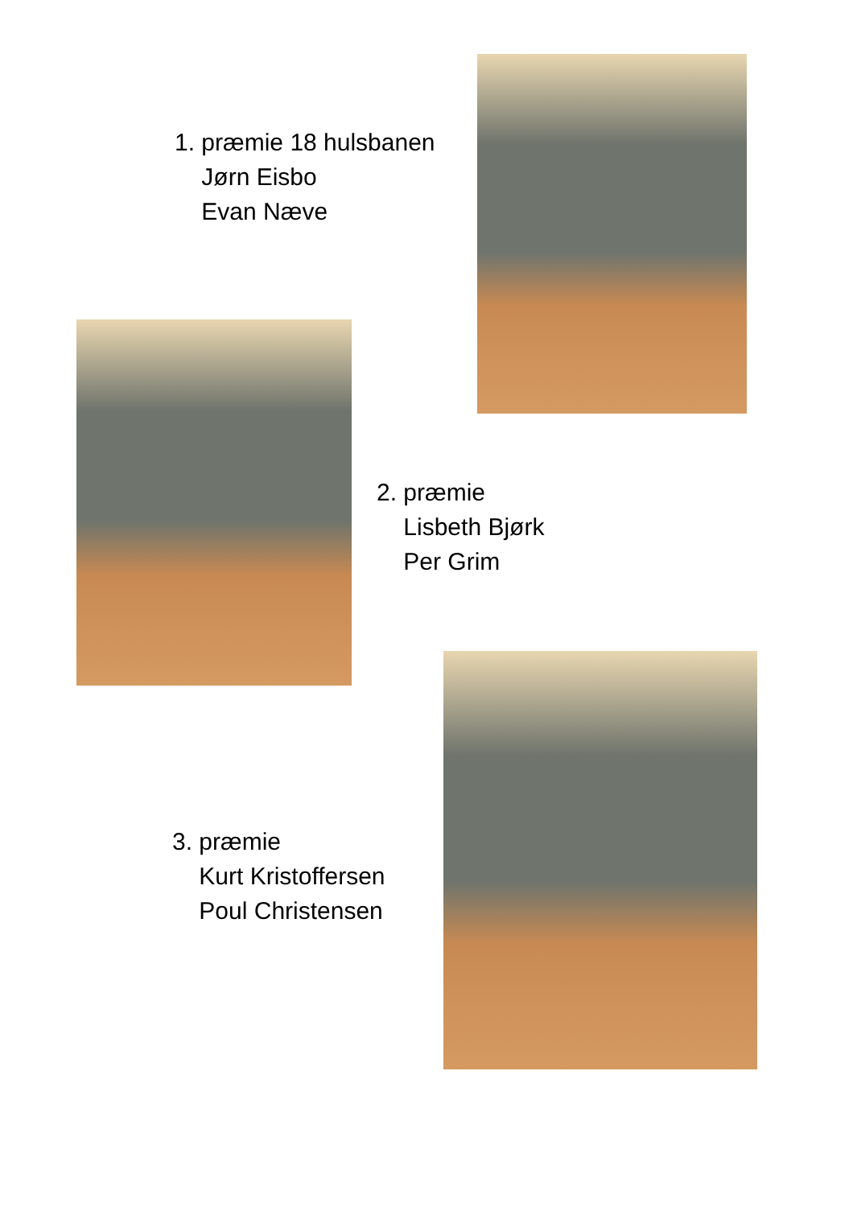1. præmie 18 hulsbanen
Jørn Eisbo
Evan Næve
2. præmie
Lisbeth Bjørk
Per Grim
3. præmie
Kurt Kristoffersen
Poul Christensen